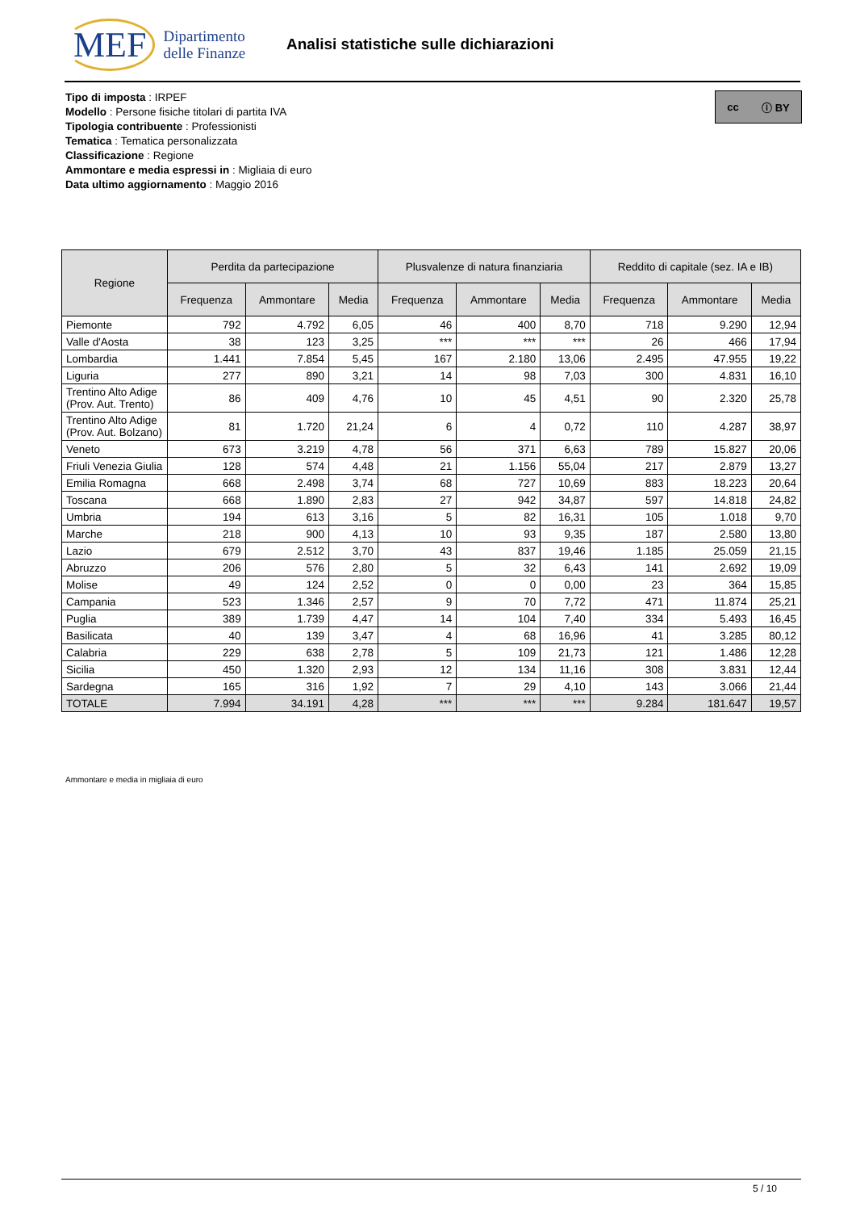MEF Dipartimento
delle Finanze
Analisi statistiche sulle dichiarazioni
Tipo di imposta : IRPEF
Modello : Persone fisiche titolari di partita IVA
Tipologia contribuente : Professionisti
Tematica : Tematica personalizzata
Classificazione : Regione
Ammontare e media espressi in : Migliaia di euro
Data ultimo aggiornamento : Maggio 2016
cc ⓘ BY
| Regione | Perdita da partecipazione | | | Plusvalenze di natura finanziaria | | | Reddito di capitale (sez. IA e IB) | | |
| --- | --- | --- | --- | --- | --- | --- | --- | --- | --- |
| | Frequenza | Ammontare | Media | Frequenza | Ammontare | Media | Frequenza | Ammontare | Media |
| Piemonte | 792 | 4.792 | 6,05 | 46 | 400 | 8,70 | 718 | 9.290 | 12,94 |
| Valle d'Aosta | 38 | 123 | 3,25 | *** | *** | *** | 26 | 466 | 17,94 |
| Lombardia | 1.441 | 7.854 | 5,45 | 167 | 2.180 | 13,06 | 2.495 | 47.955 | 19,22 |
| Liguria | 277 | 890 | 3,21 | 14 | 98 | 7,03 | 300 | 4.831 | 16,10 |
| Trentino Alto Adige (Prov. Aut. Trento) | 86 | 409 | 4,76 | 10 | 45 | 4,51 | 90 | 2.320 | 25,78 |
| Trentino Alto Adige (Prov. Aut. Bolzano) | 81 | 1.720 | 21,24 | 6 | 4 | 0,72 | 110 | 4.287 | 38,97 |
| Veneto | 673 | 3.219 | 4,78 | 56 | 371 | 6,63 | 789 | 15.827 | 20,06 |
| Friuli Venezia Giulia | 128 | 574 | 4,48 | 21 | 1.156 | 55,04 | 217 | 2.879 | 13,27 |
| Emilia Romagna | 668 | 2.498 | 3,74 | 68 | 727 | 10,69 | 883 | 18.223 | 20,64 |
| Toscana | 668 | 1.890 | 2,83 | 27 | 942 | 34,87 | 597 | 14.818 | 24,82 |
| Umbria | 194 | 613 | 3,16 | 5 | 82 | 16,31 | 105 | 1.018 | 9,70 |
| Marche | 218 | 900 | 4,13 | 10 | 93 | 9,35 | 187 | 2.580 | 13,80 |
| Lazio | 679 | 2.512 | 3,70 | 43 | 837 | 19,46 | 1.185 | 25.059 | 21,15 |
| Abruzzo | 206 | 576 | 2,80 | 5 | 32 | 6,43 | 141 | 2.692 | 19,09 |
| Molise | 49 | 124 | 2,52 | 0 | 0 | 0,00 | 23 | 364 | 15,85 |
| Campania | 523 | 1.346 | 2,57 | 9 | 70 | 7,72 | 471 | 11.874 | 25,21 |
| Puglia | 389 | 1.739 | 4,47 | 14 | 104 | 7,40 | 334 | 5.493 | 16,45 |
| Basilicata | 40 | 139 | 3,47 | 4 | 68 | 16,96 | 41 | 3.285 | 80,12 |
| Calabria | 229 | 638 | 2,78 | 5 | 109 | 21,73 | 121 | 1.486 | 12,28 |
| Sicilia | 450 | 1.320 | 2,93 | 12 | 134 | 11,16 | 308 | 3.831 | 12,44 |
| Sardegna | 165 | 316 | 1,92 | 7 | 29 | 4,10 | 143 | 3.066 | 21,44 |
| TOTALE | 7.994 | 34.191 | 4,28 | *** | *** | *** | 9.284 | 181.647 | 19,57 |
Ammontare e media in migliaia di euro
5 / 10